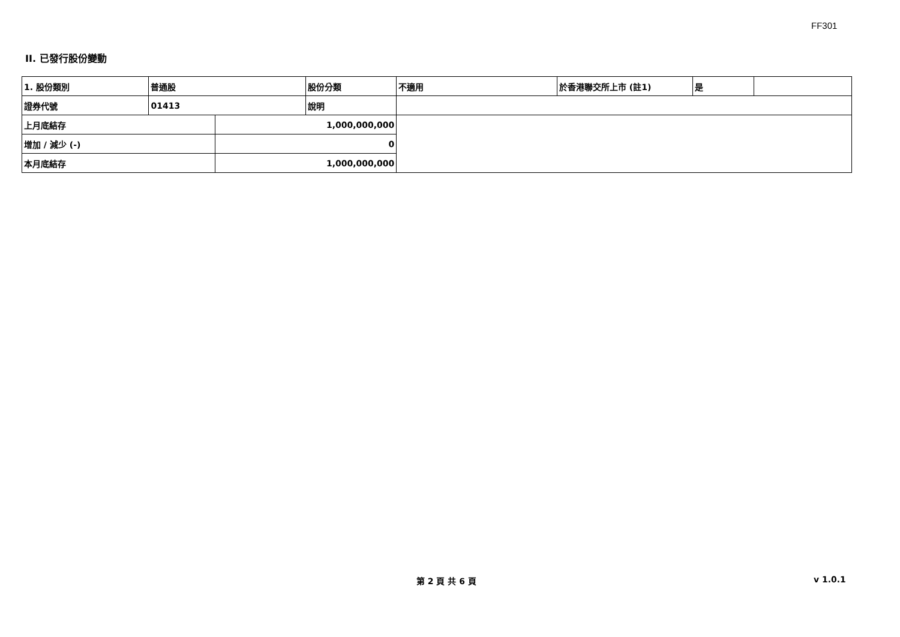FF301
II. 已發行股份變動
| 1. 股份類別 | 普通股 | | 股份分類 | 不適用 | 於香港聯交所上市 (註1) | 是 | |
| 證券代號 | 01413 | | 說明 | | | | |
| 上月底結存 | | 1,000,000,000 | | | | | |
| 增加 / 減少 (-) | | 0 | | | | | |
| 本月底結存 | | 1,000,000,000 | | | | | |
第 2 頁 共 6 頁 v 1.0.1